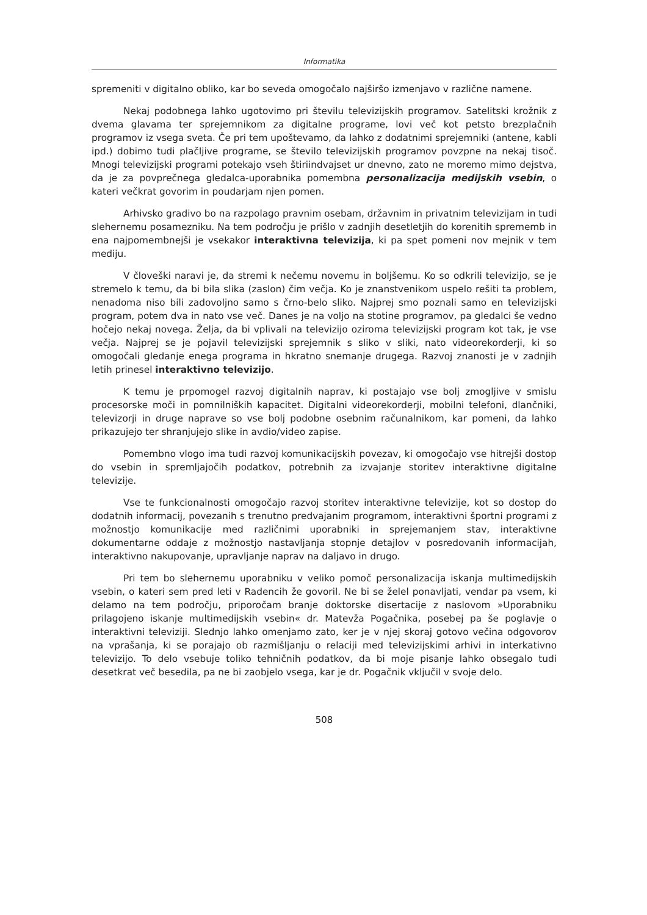Informatika
spremeniti v digitalno obliko, kar bo seveda omogočalo najširšo izmenjavo v različne namene.
Nekaj podobnega lahko ugotovimo pri številu televizijskih programov. Satelitski krožnik z dvema glavama ter sprejemnikom za digitalne programe, lovi več kot petsto brezplačnih programov iz vsega sveta. Če pri tem upoštevamo, da lahko z dodatnimi sprejemniki (antene, kabli ipd.) dobimo tudi plačljive programe, se število televizijskih programov povzpne na nekaj tisoč. Mnogi televizijski programi potekajo vseh štiriindvajset ur dnevno, zato ne moremo mimo dejstva, da je za povprečnega gledalca-uporabnika pomembna personalizacija medijskih vsebin, o kateri večkrat govorim in poudarjam njen pomen.
Arhivsko gradivo bo na razpolago pravnim osebam, državnim in privatnim televizijam in tudi slehernemu posamezniku. Na tem področju je prišlo v zadnjih desetletjih do korenitih sprememb in ena najpomembnejši je vsekakor interaktivna televizija, ki pa spet pomeni nov mejnik v tem mediju.
V človeški naravi je, da stremi k nečemu novemu in boljšemu. Ko so odkrili televizijo, se je stremelo k temu, da bi bila slika (zaslon) čim večja. Ko je znanstvenikom uspelo rešiti ta problem, nenadoma niso bili zadovoljno samo s črno-belo sliko. Najprej smo poznali samo en televizijski program, potem dva in nato vse več. Danes je na voljo na stotine programov, pa gledalci še vedno hočejo nekaj novega. Želja, da bi vplivali na televizijo oziroma televizijski program kot tak, je vse večja. Najprej se je pojavil televizijski sprejemnik s sliko v sliki, nato videorekorderji, ki so omogočali gledanje enega programa in hkratno snemanje drugega. Razvoj znanosti je v zadnjih letih prinesel interaktivno televizijo.
K temu je prpomogel razvoj digitalnih naprav, ki postajajo vse bolj zmogljive v smislu procesorske moči in pomnilniških kapacitet. Digitalni videorekorderji, mobilni telefoni, dlančniki, televizorji in druge naprave so vse bolj podobne osebnim računalnikom, kar pomeni, da lahko prikazujejo ter shranjujejo slike in avdio/video zapise.
Pomembno vlogo ima tudi razvoj komunikacijskih povezav, ki omogočajo vse hitrejši dostop do vsebin in spremljajočih podatkov, potrebnih za izvajanje storitev interaktivne digitalne televizije.
Vse te funkcionalnosti omogočajo razvoj storitev interaktivne televizije, kot so dostop do dodatnih informacij, povezanih s trenutno predvajanim programom, interaktivni športni programi z možnostjo komunikacije med različnimi uporabniki in sprejemanjem stav, interaktivne dokumentarne oddaje z možnostjo nastavljanja stopnje detajlov v posredovanih informacijah, interaktivno nakupovanje, upravljanje naprav na daljavo in drugo.
Pri tem bo slehernemu uporabniku v veliko pomoč personalizacija iskanja multimedijskih vsebin, o kateri sem pred leti v Radencih že govoril. Ne bi se želel ponavljati, vendar pa vsem, ki delamo na tem področju, priporočam branje doktorske disertacije z naslovom »Uporabniku prilagojeno iskanje multimedijskih vsebin« dr. Matevža Pogačnika, posebej pa še poglavje o interaktivni televiziji. Slednjo lahko omenjamo zato, ker je v njej skoraj gotovo večina odgovorov na vprašanja, ki se porajajo ob razmišljanju o relaciji med televizijskimi arhivi in interkativno televizijo. To delo vsebuje toliko tehničnih podatkov, da bi moje pisanje lahko obsegalo tudi desetkrat več besedila, pa ne bi zaobjelo vsega, kar je dr. Pogačnik vključil v svoje delo.
508